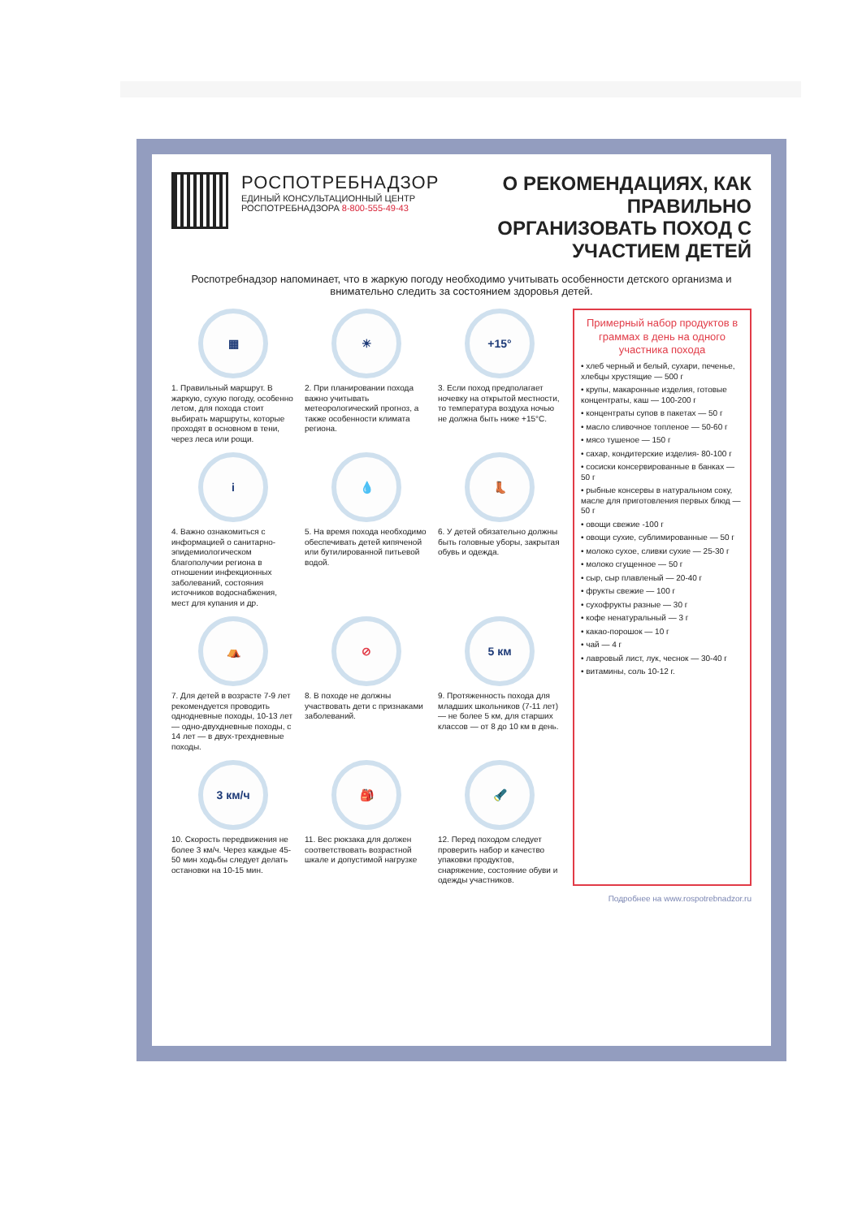РОСПОТРЕБНАДЗОР
ЕДИНЫЙ КОНСУЛЬТАЦИОННЫЙ ЦЕНТР
РОСПОТРЕБНАДЗОРА 8-800-555-49-43
О РЕКОМЕНДАЦИЯХ, КАК ПРАВИЛЬНО
ОРГАНИЗОВАТЬ ПОХОД С УЧАСТИЕМ ДЕТЕЙ
Роспотребнадзор напоминает, что в жаркую погоду необходимо учитывать особенности детского организма и внимательно следить за состоянием здоровья детей.
▦
1. Правильный маршрут. В жаркую, сухую погоду, особенно летом, для похода стоит выбирать маршруты, которые проходят в основном в тени, через леса или рощи.
☀
2. При планировании похода важно учитывать метеорологический прогноз, а также особенности климата региона.
+15°
3. Если поход предполагает ночевку на открытой местности, то температура воздуха ночью не должна быть ниже +15°С.
i
4. Важно ознакомиться с информацией о санитарно-эпидемиологическом благополучии региона в отношении инфекционных заболеваний, состояния источников водоснабжения, мест для купания и др.
💧
5. На время похода необходимо обеспечивать детей кипяченой или бутилированной питьевой водой.
👢
6. У детей обязательно должны быть головные уборы, закрытая обувь и одежда.
⛺
7. Для детей в возрасте 7-9 лет рекомендуется проводить однодневные походы, 10-13 лет — одно-двухдневные походы, с 14 лет — в двух-трехдневные походы.
⊘
8. В походе не должны участвовать дети с признаками заболеваний.
5 км
9. Протяженность похода для младших школьников (7-11 лет) — не более 5 км, для старших классов — от 8 до 10 км в день.
3 км/ч
10. Скорость передвижения не более 3 км/ч. Через каждые 45-50 мин ходьбы следует делать остановки на 10-15 мин.
🎒
11. Вес рюкзака для должен соответствовать возрастной шкале и допустимой нагрузке
🔦
12. Перед походом следует проверить набор и качество упаковки продуктов, снаряжение, состояние обуви и одежды участников.
Примерный набор продуктов в граммах в день на одного участника похода
• хлеб черный и белый, сухари, печенье, хлебцы хрустящие — 500 г
• крупы, макаронные изделия, готовые концентраты, каш — 100-200 г
• концентраты супов в пакетах — 50 г
• масло сливочное топленое — 50-60 г
• мясо тушеное — 150 г
• сахар, кондитерские изделия- 80-100 г
• сосиски консервированные в банках — 50 г
• рыбные консервы в натуральном соку, масле для приготовления первых блюд — 50 г
• овощи свежие -100 г
• овощи сухие, сублимированные — 50 г
• молоко сухое, сливки сухие — 25-30 г
• молоко сгущенное — 50 г
• сыр, сыр плавленый — 20-40 г
• фрукты свежие — 100 г
• сухофрукты разные — 30 г
• кофе ненатуральный — 3 г
• какао-порошок — 10 г
• чай — 4 г
• лавровый лист, лук, чеснок — 30-40 г
• витамины, соль 10-12 г.
Подробнее на www.rospotrebnadzor.ru